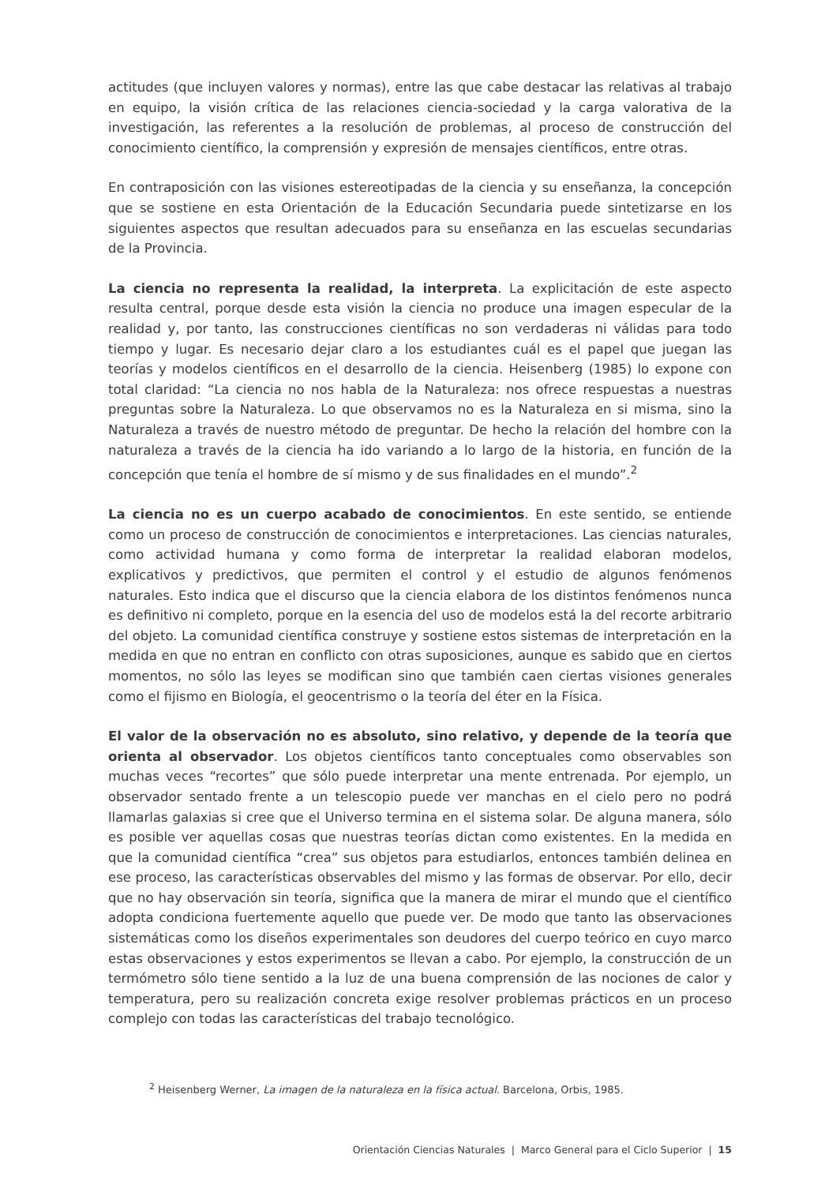actitudes (que incluyen valores y normas), entre las que cabe destacar las relativas al trabajo en equipo, la visión crítica de las relaciones ciencia-sociedad y la carga valorativa de la investigación, las referentes a la resolución de problemas, al proceso de construcción del conocimiento científico, la comprensión y expresión de mensajes científicos, entre otras.
En contraposición con las visiones estereotipadas de la ciencia y su enseñanza, la concepción que se sostiene en esta Orientación de la Educación Secundaria puede sintetizarse en los siguientes aspectos que resultan adecuados para su enseñanza en las escuelas secundarias de la Provincia.
La ciencia no representa la realidad, la interpreta. La explicitación de este aspecto resulta central, porque desde esta visión la ciencia no produce una imagen especular de la realidad y, por tanto, las construcciones científicas no son verdaderas ni válidas para todo tiempo y lugar. Es necesario dejar claro a los estudiantes cuál es el papel que juegan las teorías y modelos científicos en el desarrollo de la ciencia. Heisenberg (1985) lo expone con total claridad: “La ciencia no nos habla de la Naturaleza: nos ofrece respuestas a nuestras preguntas sobre la Naturaleza. Lo que observamos no es la Naturaleza en si misma, sino la Naturaleza a través de nuestro método de preguntar. De hecho la relación del hombre con la naturaleza a través de la ciencia ha ido variando a lo largo de la historia, en función de la concepción que tenía el hombre de sí mismo y de sus finalidades en el mundo”.<sup>2</sup>
La ciencia no es un cuerpo acabado de conocimientos. En este sentido, se entiende como un proceso de construcción de conocimientos e interpretaciones. Las ciencias naturales, como actividad humana y como forma de interpretar la realidad elaboran modelos, explicativos y predictivos, que permiten el control y el estudio de algunos fenómenos naturales. Esto indica que el discurso que la ciencia elabora de los distintos fenómenos nunca es definitivo ni completo, porque en la esencia del uso de modelos está la del recorte arbitrario del objeto. La comunidad científica construye y sostiene estos sistemas de interpretación en la medida en que no entran en conflicto con otras suposiciones, aunque es sabido que en ciertos momentos, no sólo las leyes se modifican sino que también caen ciertas visiones generales como el fijismo en Biología, el geocentrismo o la teoría del éter en la Física.
El valor de la observación no es absoluto, sino relativo, y depende de la teoría que orienta al observador. Los objetos científicos tanto conceptuales como observables son muchas veces “recortes” que sólo puede interpretar una mente entrenada. Por ejemplo, un observador sentado frente a un telescopio puede ver manchas en el cielo pero no podrá llamarlas galaxias si cree que el Universo termina en el sistema solar. De alguna manera, sólo es posible ver aquellas cosas que nuestras teorías dictan como existentes. En la medida en que la comunidad científica “crea” sus objetos para estudiarlos, entonces también delinea en ese proceso, las características observables del mismo y las formas de observar. Por ello, decir que no hay observación sin teoría, significa que la manera de mirar el mundo que el científico adopta condiciona fuertemente aquello que puede ver. De modo que tanto las observaciones sistemáticas como los diseños experimentales son deudores del cuerpo teórico en cuyo marco estas observaciones y estos experimentos se llevan a cabo. Por ejemplo, la construcción de un termómetro sólo tiene sentido a la luz de una buena comprensión de las nociones de calor y temperatura, pero su realización concreta exige resolver problemas prácticos en un proceso complejo con todas las características del trabajo tecnológico.
<sup>2</sup> Heisenberg Werner, La imagen de la naturaleza en la física actual. Barcelona, Orbis, 1985.
Orientación Ciencias Naturales | Marco General para el Ciclo Superior | 15